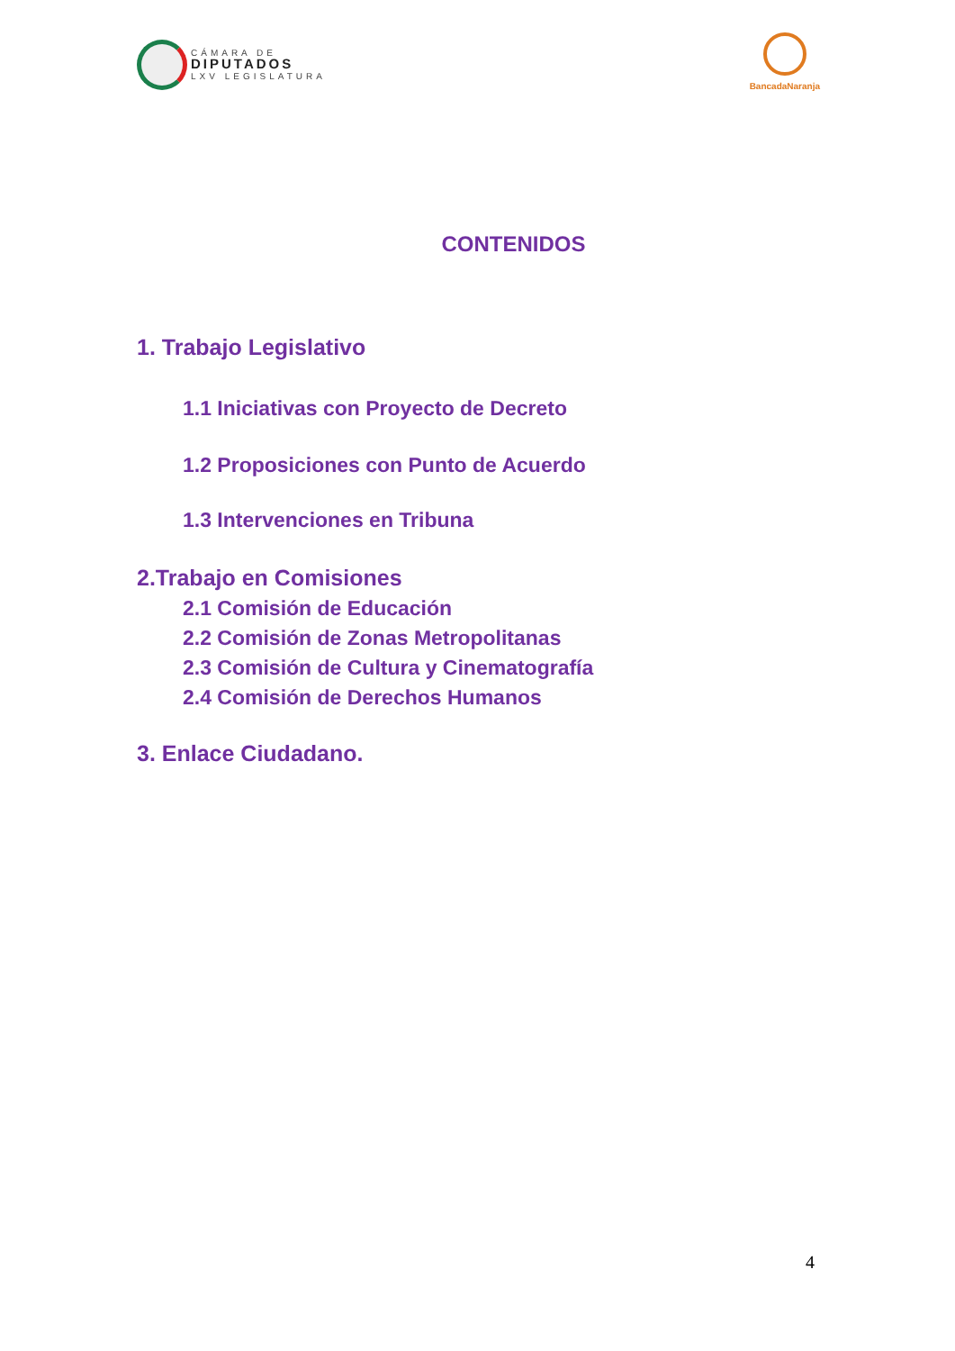CÁMARA DE
DIPUTADOS
LXV LEGISLATURA
BancadaNaranja
CONTENIDOS
1. Trabajo Legislativo
1.1 Iniciativas con Proyecto de Decreto
1.2 Proposiciones con Punto de Acuerdo
1.3 Intervenciones en Tribuna
2.Trabajo en Comisiones
2.1 Comisión de Educación
2.2 Comisión de Zonas Metropolitanas
2.3 Comisión de Cultura y Cinematografía
2.4 Comisión de Derechos Humanos
3. Enlace Ciudadano.
4